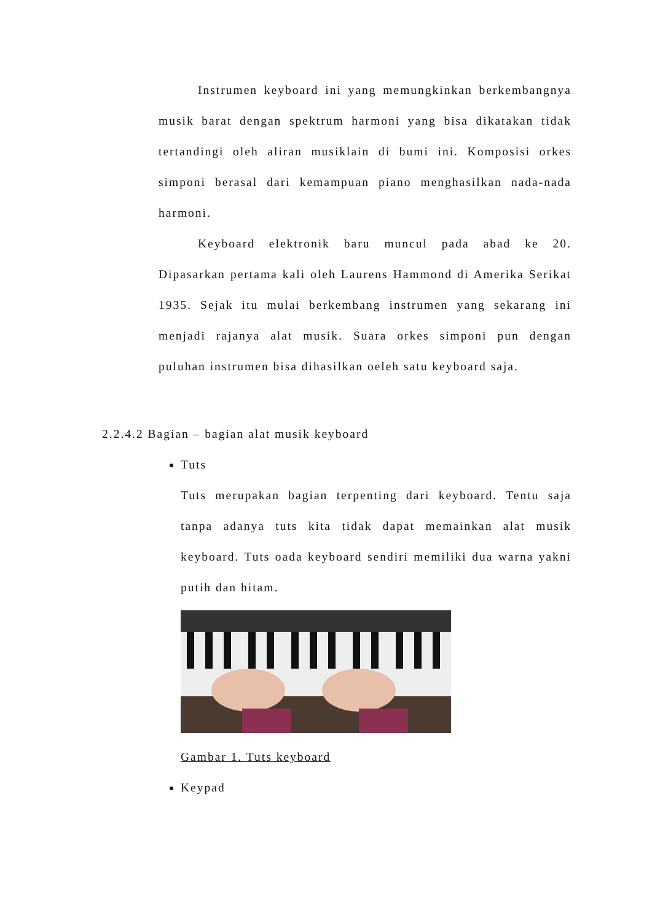Instrumen keyboard ini yang memungkinkan berkembangnya musik barat dengan spektrum harmoni yang bisa dikatakan tidak tertandingi oleh aliran musiklain di bumi ini. Komposisi orkes simponi berasal dari kemampuan piano menghasilkan nada-nada harmoni.
Keyboard elektronik baru muncul pada abad ke 20. Dipasarkan pertama kali oleh Laurens Hammond di Amerika Serikat 1935. Sejak itu mulai berkembang instrumen yang sekarang ini menjadi rajanya alat musik. Suara orkes simponi pun dengan puluhan instrumen bisa dihasilkan oeleh satu keyboard saja.
2.2.4.2 Bagian – bagian alat musik keyboard
Tuts
Tuts merupakan bagian terpenting dari keyboard. Tentu saja tanpa adanya tuts kita tidak dapat memainkan alat musik keyboard. Tuts oada keyboard sendiri memiliki dua warna yakni putih dan hitam.
Gambar 1. Tuts keyboard
Keypad